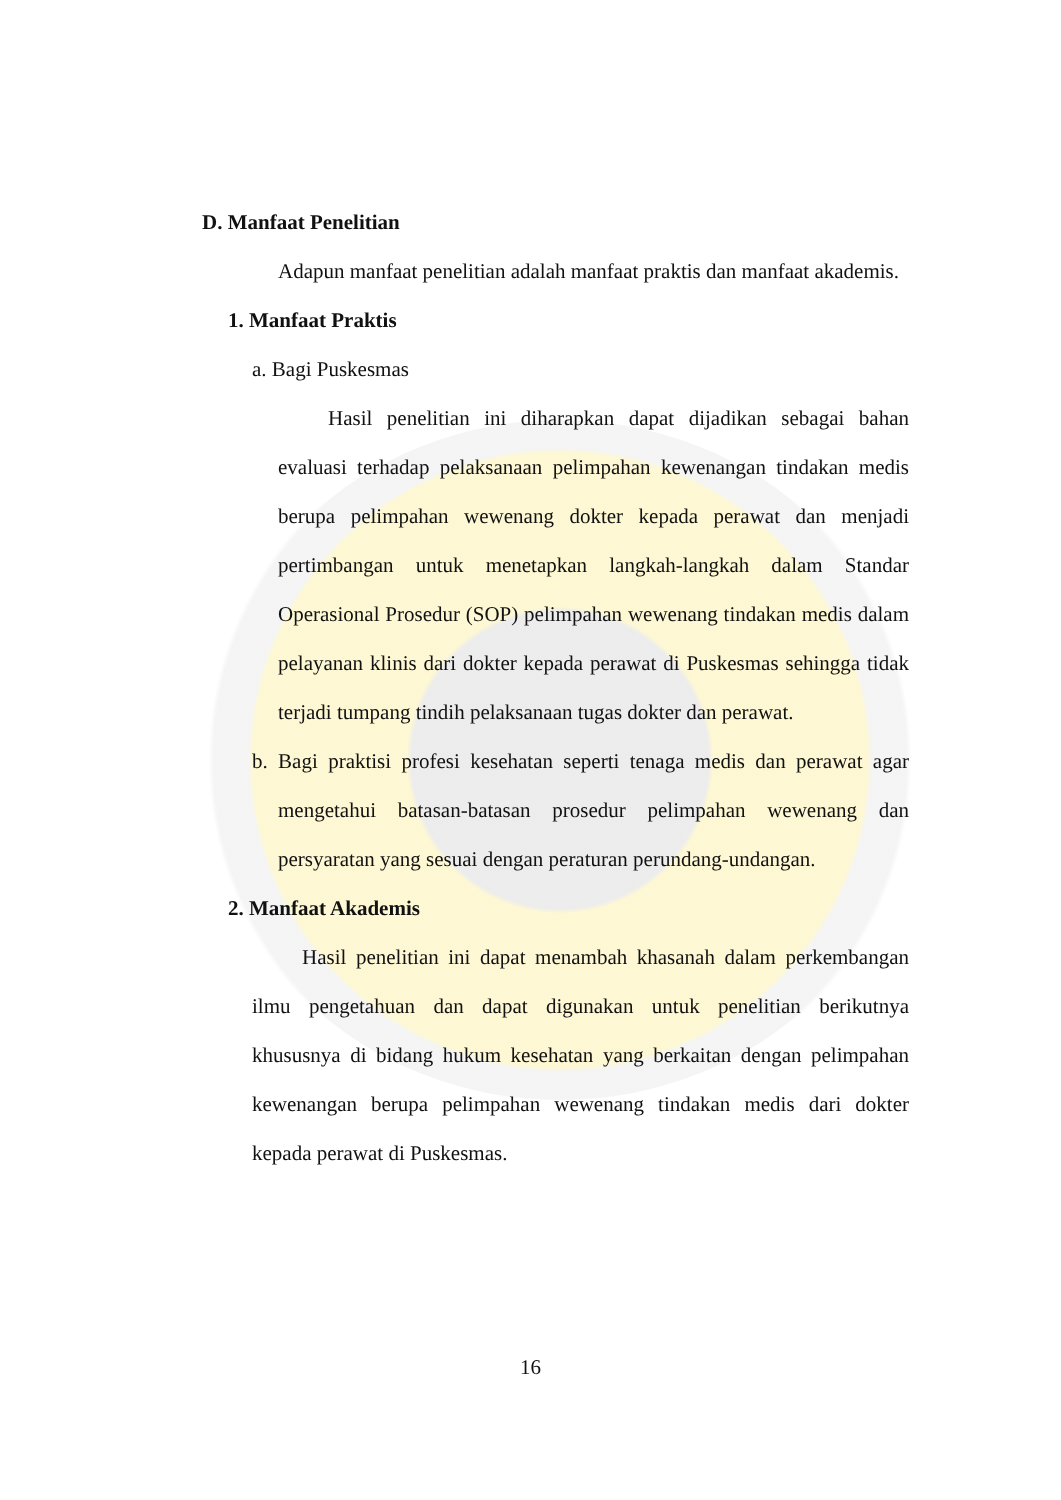D. Manfaat Penelitian
Adapun manfaat penelitian adalah manfaat praktis dan manfaat akademis.
1. Manfaat Praktis
a. Bagi Puskesmas
Hasil penelitian ini diharapkan dapat dijadikan sebagai bahan evaluasi terhadap pelaksanaan pelimpahan kewenangan tindakan medis berupa pelimpahan wewenang dokter kepada perawat dan menjadi pertimbangan untuk menetapkan langkah-langkah dalam Standar Operasional Prosedur (SOP) pelimpahan wewenang tindakan medis dalam pelayanan klinis dari dokter kepada perawat di Puskesmas sehingga tidak terjadi tumpang tindih pelaksanaan tugas dokter dan perawat.
b. Bagi praktisi profesi kesehatan seperti tenaga medis dan perawat agar mengetahui batasan-batasan prosedur pelimpahan wewenang dan persyaratan yang sesuai dengan peraturan perundang-undangan.
2. Manfaat Akademis
Hasil penelitian ini dapat menambah khasanah dalam perkembangan ilmu pengetahuan dan dapat digunakan untuk penelitian berikutnya khususnya di bidang hukum kesehatan yang berkaitan dengan pelimpahan kewenangan berupa pelimpahan wewenang tindakan medis dari dokter kepada perawat di Puskesmas.
16